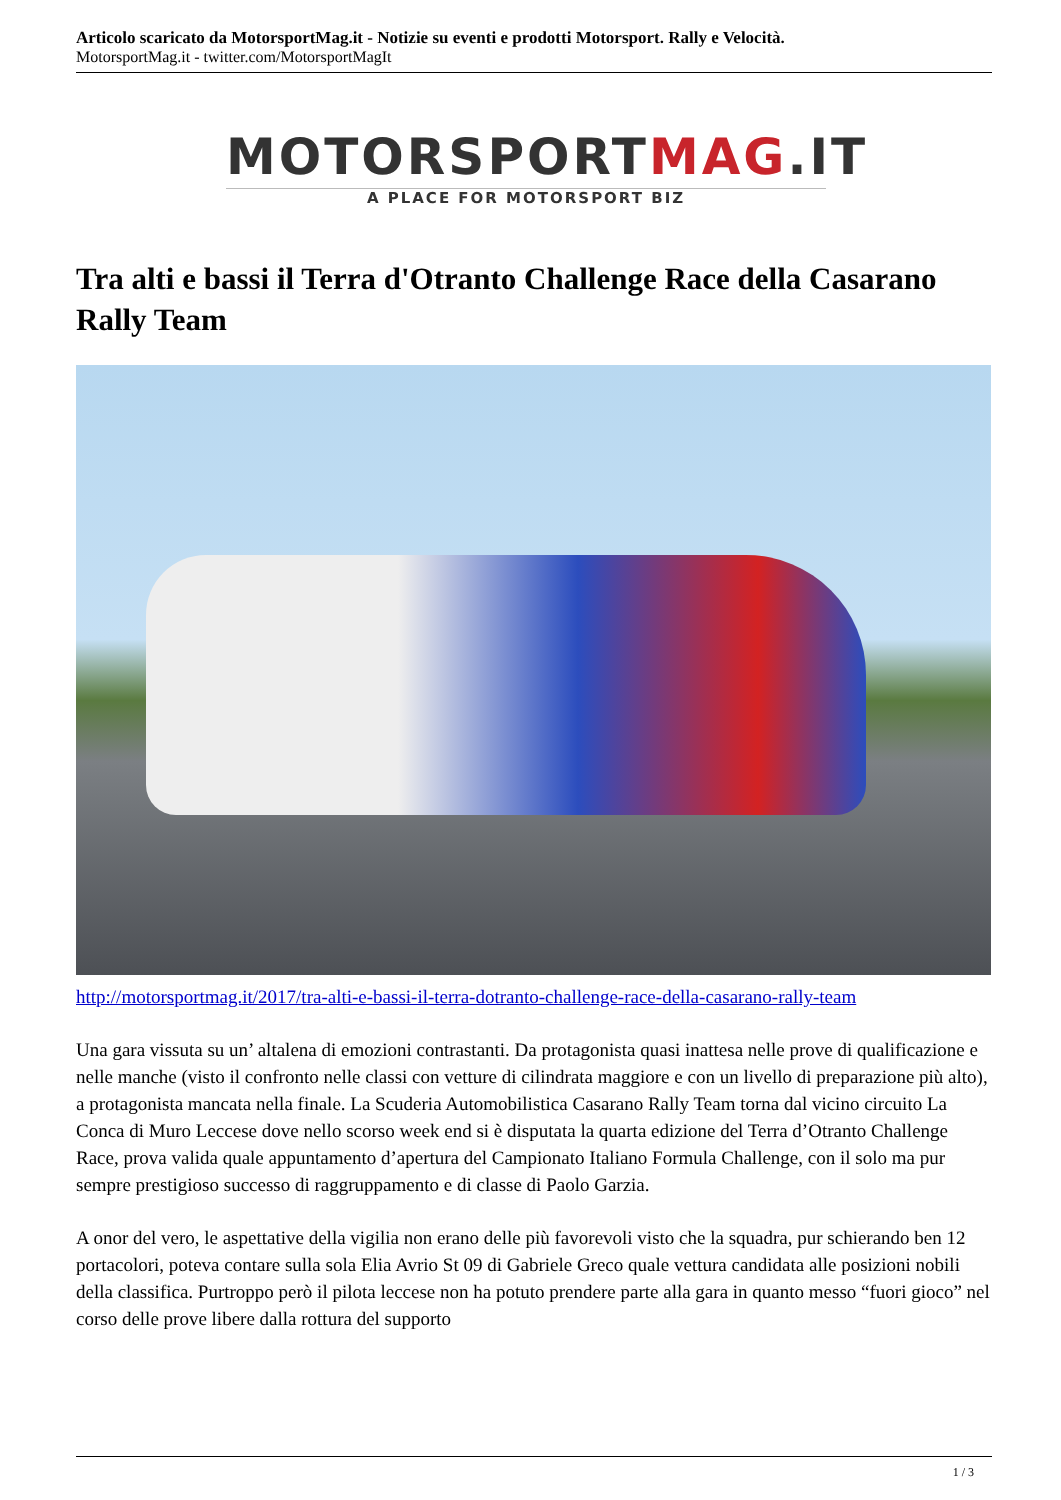Articolo scaricato da MotorsportMag.it - Notizie su eventi e prodotti Motorsport. Rally e Velocità.
MotorsportMag.it - twitter.com/MotorsportMagIt
MOTORSPORTMAG.IT
A PLACE FOR MOTORSPORT BIZ
Tra alti e bassi il Terra d'Otranto Challenge Race della Casarano Rally Team
http://motorsportmag.it/2017/tra-alti-e-bassi-il-terra-dotranto-challenge-race-della-casarano-rally-team
Una gara vissuta su un’ altalena di emozioni contrastanti. Da protagonista quasi inattesa nelle prove di qualificazione e nelle manche (visto il confronto nelle classi con vetture di cilindrata maggiore e con un livello di preparazione più alto), a protagonista mancata nella finale. La Scuderia Automobilistica Casarano Rally Team torna dal vicino circuito La Conca di Muro Leccese dove nello scorso week end si è disputata la quarta edizione del Terra d’Otranto Challenge Race, prova valida quale appuntamento d’apertura del Campionato Italiano Formula Challenge, con il solo ma pur sempre prestigioso successo di raggruppamento e di classe di Paolo Garzia.
A onor del vero, le aspettative della vigilia non erano delle più favorevoli visto che la squadra, pur schierando ben 12 portacolori, poteva contare sulla sola Elia Avrio St 09 di Gabriele Greco quale vettura candidata alle posizioni nobili della classifica. Purtroppo però il pilota leccese non ha potuto prendere parte alla gara in quanto messo “fuori gioco” nel corso delle prove libere dalla rottura del supporto
1 / 3